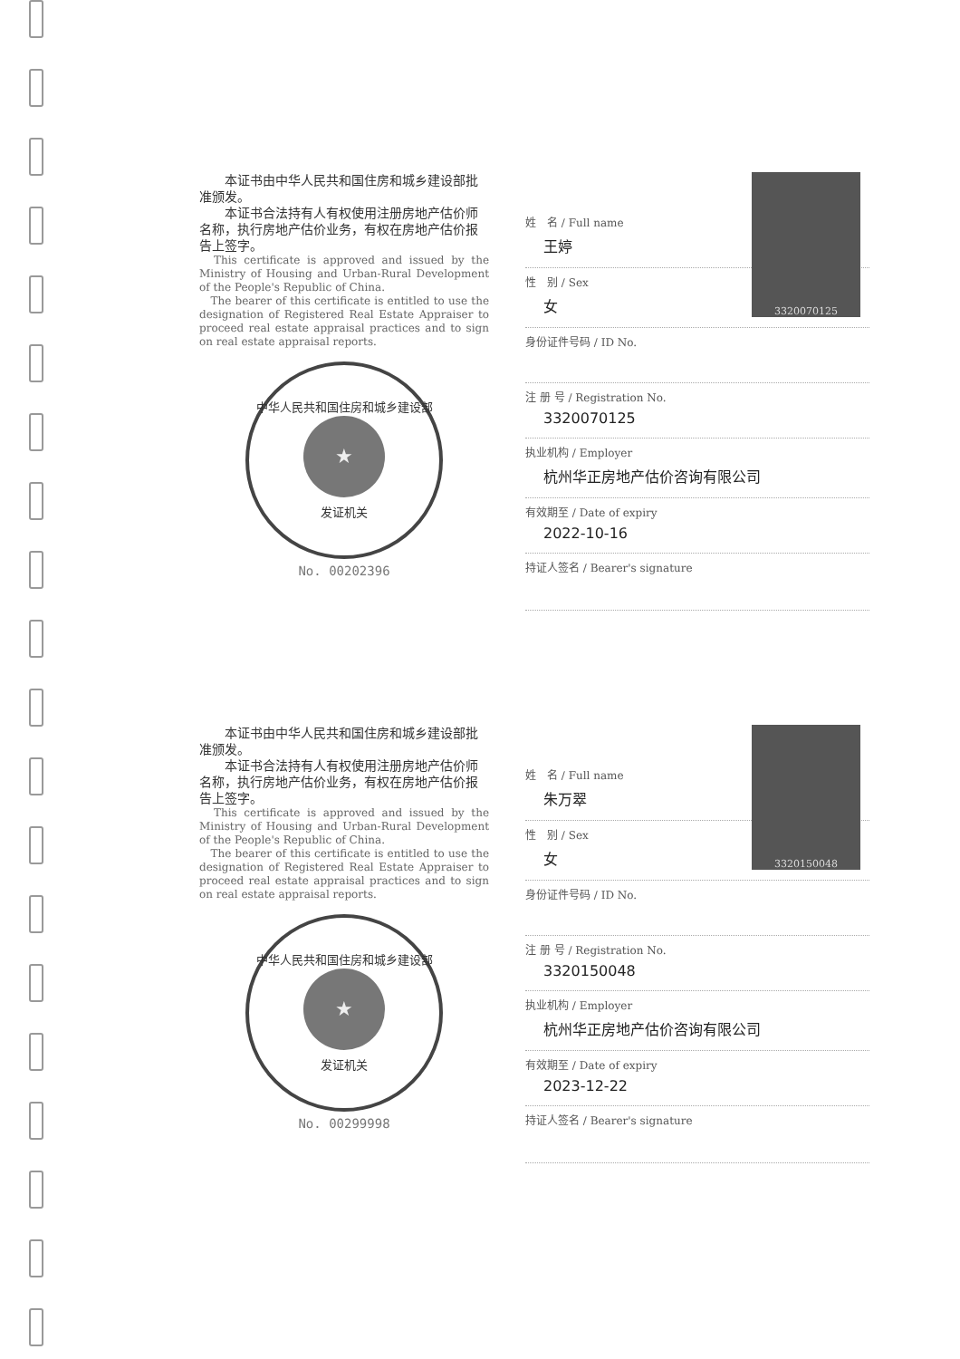本证书由中华人民共和国住房和城乡建设部批准颁发。
　　本证书合法持有人有权使用注册房地产估价师名称，执行房地产估价业务，有权在房地产估价报告上签字。
　This certificate is approved and issued by the Ministry of Housing and Urban-Rural Development of the People's Republic of China.
　The bearer of this certificate is entitled to use the designation of Registered Real Estate Appraiser to proceed real estate appraisal practices and to sign on real estate appraisal reports.
中华人民共和国住房和城乡建设部
★
发证机关
No. 00202396
3320070125
姓　名 / Full name
王婷
性　别 / Sex
女
身份证件号码 / ID No.
注 册 号 / Registration No.
3320070125
执业机构 / Employer
杭州华正房地产估价咨询有限公司
有效期至 / Date of expiry
2022-10-16
持证人签名 / Bearer's signature
　　本证书由中华人民共和国住房和城乡建设部批准颁发。
　　本证书合法持有人有权使用注册房地产估价师名称，执行房地产估价业务，有权在房地产估价报告上签字。
　This certificate is approved and issued by the Ministry of Housing and Urban-Rural Development of the People's Republic of China.
　The bearer of this certificate is entitled to use the designation of Registered Real Estate Appraiser to proceed real estate appraisal practices and to sign on real estate appraisal reports.
中华人民共和国住房和城乡建设部
★
发证机关
No. 00299998
3320150048
姓　名 / Full name
朱万翠
性　别 / Sex
女
身份证件号码 / ID No.
注 册 号 / Registration No.
3320150048
执业机构 / Employer
杭州华正房地产估价咨询有限公司
有效期至 / Date of expiry
2023-12-22
持证人签名 / Bearer's signature